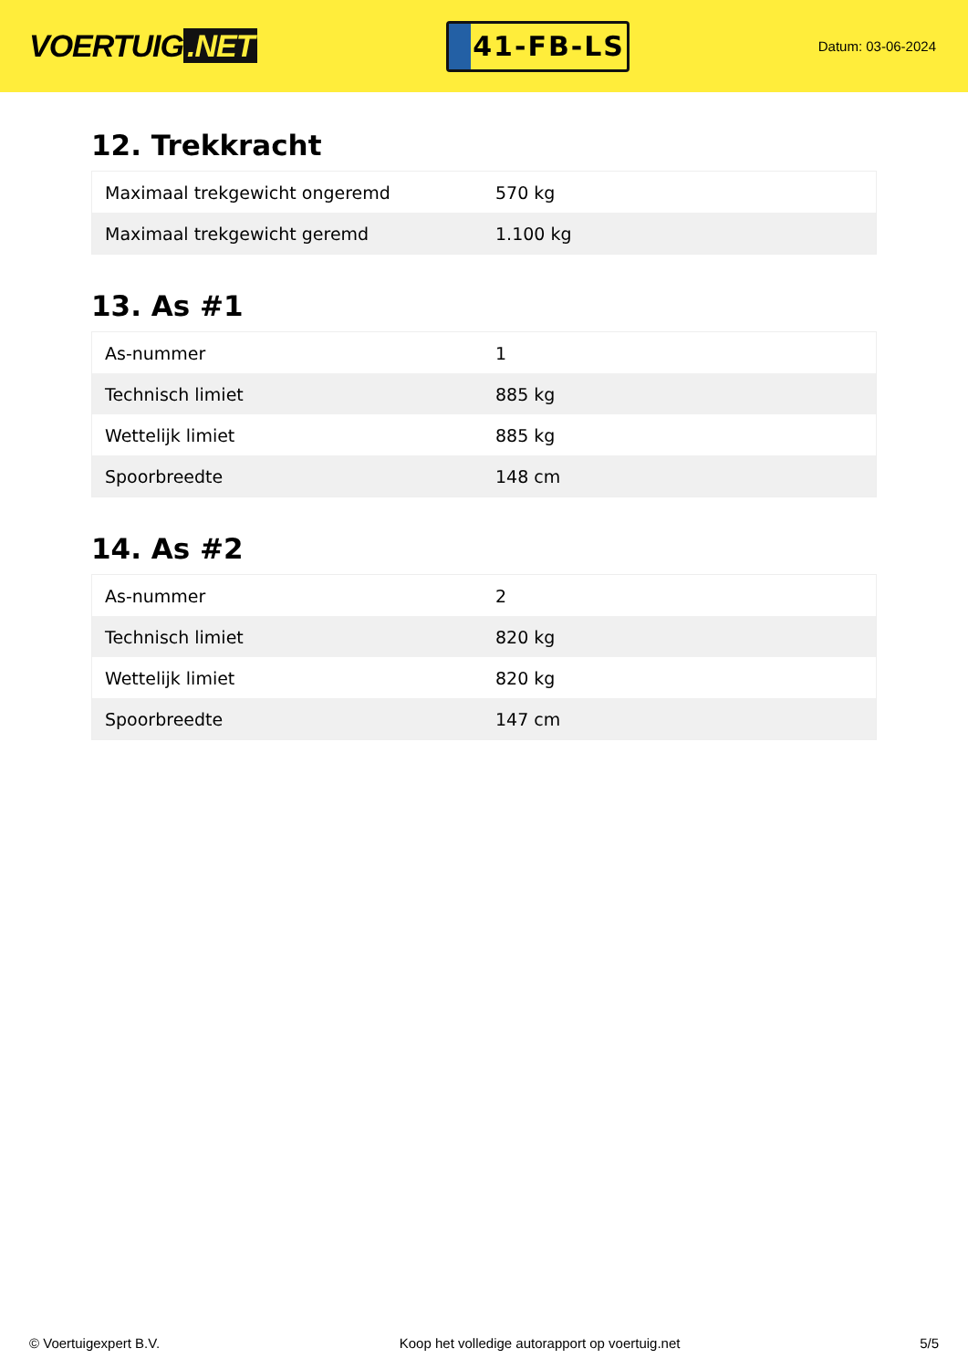VOERTUIG.NET
41-FB-LS
Datum: 03-06-2024
12. Trekkracht
| Maximaal trekgewicht ongeremd | 570 kg |
| Maximaal trekgewicht geremd | 1.100 kg |
13. As #1
| As-nummer | 1 |
| Technisch limiet | 885 kg |
| Wettelijk limiet | 885 kg |
| Spoorbreedte | 148 cm |
14. As #2
| As-nummer | 2 |
| Technisch limiet | 820 kg |
| Wettelijk limiet | 820 kg |
| Spoorbreedte | 147 cm |
© Voertuigexpert B.V. Koop het volledige autorapport op voertuig.net 5/5